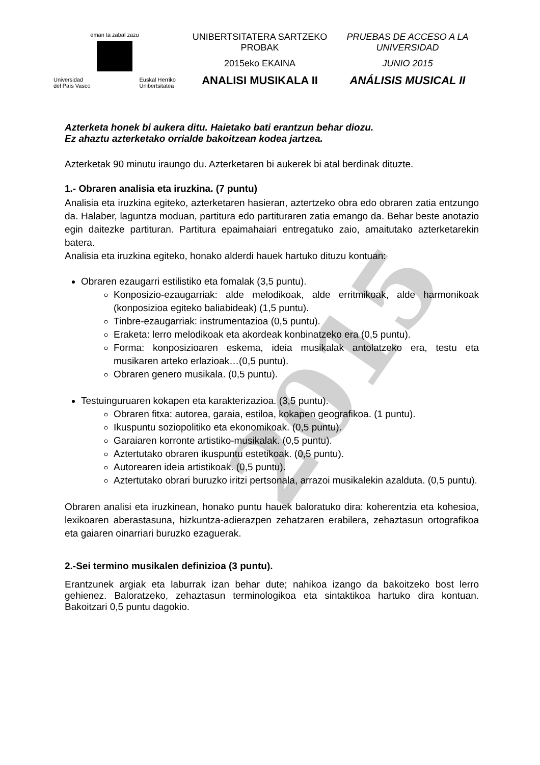eman ta zabal zazu
Universidad
del País Vasco Euskal Herriko
Unibertsitatea
UNIBERTSITATERA SARTZEKO PROBAK
2015eko EKAINA
ANALISI MUSIKALA II
PRUEBAS DE ACCESO A LA UNIVERSIDAD
JUNIO 2015
ANÁLISIS MUSICAL II
Azterketa honek bi aukera ditu. Haietako bati erantzun behar diozu.
Ez ahaztu azterketako orrialde bakoitzean kodea jartzea.
Azterketak 90 minutu iraungo du. Azterketaren bi aukerek bi atal berdinak dituzte.
1.- Obraren analisia eta iruzkina. (7 puntu)
Analisia eta iruzkina egiteko, azterketaren hasieran, aztertzeko obra edo obraren zatia entzungo da. Halaber, laguntza moduan, partitura edo partituraren zatia emango da. Behar beste anotazio egin daitezke partituran. Partitura epaimahaiari entregatuko zaio, amaitutako azterketarekin batera.
Analisia eta iruzkina egiteko, honako alderdi hauek hartuko dituzu kontuan:
Obraren ezaugarri estilistiko eta fomalak (3,5 puntu).
Konposizio-ezaugarriak: alde melodikoak, alde erritmikoak, alde harmonikoak (konposizioa egiteko baliabideak) (1,5 puntu).
Tinbre-ezaugarriak: instrumentazioa (0,5 puntu).
Eraketa: lerro melodikoak eta akordeak konbinatzeko era (0,5 puntu).
Forma: konposizioaren eskema, ideia musikalak antolatzeko era, testu eta musikaren arteko erlazioak…(0,5 puntu).
Obraren genero musikala. (0,5 puntu).
Testuinguruaren kokapen eta karakterizazioa. (3,5 puntu).
Obraren fitxa: autorea, garaia, estiloa, kokapen geografikoa. (1 puntu).
Ikuspuntu soziopolitiko eta ekonomikoak. (0,5 puntu).
Garaiaren korronte artistiko-musikalak. (0,5 puntu).
Aztertutako obraren ikuspuntu estetikoak. (0,5 puntu).
Autorearen ideia artistikoak. (0,5 puntu).
Aztertutako obrari buruzko iritzi pertsonala, arrazoi musikalekin azalduta. (0,5 puntu).
Obraren analisi eta iruzkinean, honako puntu hauek baloratuko dira: koherentzia eta kohesioa, lexikoaren aberastasuna, hizkuntza-adierazpen zehatzaren erabilera, zehaztasun ortografikoa eta gaiaren oinarriari buruzko ezaguerak.
2.-Sei termino musikalen definizioa (3 puntu).
Erantzunek argiak eta laburrak izan behar dute; nahikoa izango da bakoitzeko bost lerro gehienez. Baloratzeko, zehaztasun terminologikoa eta sintaktikoa hartuko dira kontuan. Bakoitzari 0,5 puntu dagokio.
2015